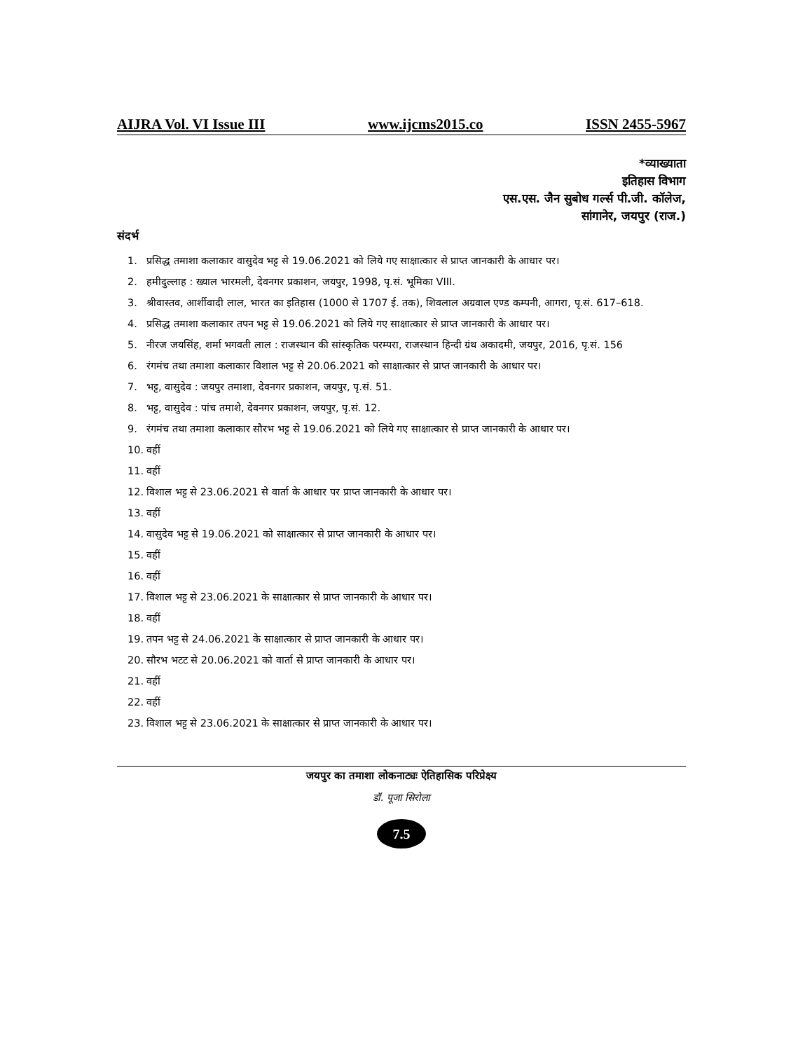AIJRA Vol. VI Issue III www.ijcms2015.co ISSN 2455-5967
*व्याख्याता
इतिहास विभाग
एस.एस. जैन सुबोध गर्ल्स पी.जी. कॉलेज,
सांगानेर, जयपुर (राज.)
संदर्भ
1. प्रसिद्ध तमाशा कलाकार वासुदेव भट्ट से 19.06.2021 को लिये गए साक्षात्कार से प्राप्त जानकारी के आधार पर।
2. हमीदुल्लाह : ख्याल भारमली, देवनगर प्रकाशन, जयपुर, 1998, पृ.सं. भूमिका VIII.
3. श्रीवास्तव, आर्शीवादी लाल, भारत का इतिहास (1000 से 1707 ई. तक), शिवलाल अग्रवाल एण्ड कम्पनी, आगरा, पृ.सं. 617–618.
4. प्रसिद्ध तमाशा कलाकार तपन भट्ट से 19.06.2021 को लिये गए साक्षात्कार से प्राप्त जानकारी के आधार पर।
5. नीरज जयसिंह, शर्मा भगवती लाल : राजस्थान की सांस्कृतिक परम्परा, राजस्थान हिन्दी ग्रंथ अकादमी, जयपुर, 2016, पृ.सं. 156
6. रंगमंच तथा तमाशा कलाकार विशाल भट्ट से 20.06.2021 को साक्षात्कार से प्राप्त जानकारी के आधार पर।
7. भट्ट, वासुदेव : जयपुर तमाशा, देवनगर प्रकाशन, जयपुर, पृ.सं. 51.
8. भट्ट, वासुदेव : पांच तमाशे, देवनगर प्रकाशन, जयपुर, पृ.सं. 12.
9. रंगमंच तथा तमाशा कलाकार सौरभ भट्ट से 19.06.2021 को लिये गए साक्षात्कार से प्राप्त जानकारी के आधार पर।
10. वहीं
11. वहीं
12. विशाल भट्ट से 23.06.2021 से वार्ता के आधार पर प्राप्त जानकारी के आधार पर।
13. वहीं
14. वासुदेव भट्ट से 19.06.2021 को साक्षात्कार से प्राप्त जानकारी के आधार पर।
15. वहीं
16. वहीं
17. विशाल भट्ट से 23.06.2021 के साक्षात्कार से प्राप्त जानकारी के आधार पर।
18. वहीं
19. तपन भट्ट से 24.06.2021 के साक्षात्कार से प्राप्त जानकारी के आधार पर।
20. सौरभ भटट से 20.06.2021 को वार्ता से प्राप्त जानकारी के आधार पर।
21. वहीं
22. वहीं
23. विशाल भट्ट से 23.06.2021 के साक्षात्कार से प्राप्त जानकारी के आधार पर।
जयपुर का तमाशा लोकनाट्यः ऐतिहासिक परिप्रेक्ष्य
डॉ. पूजा सिरोला
7.5